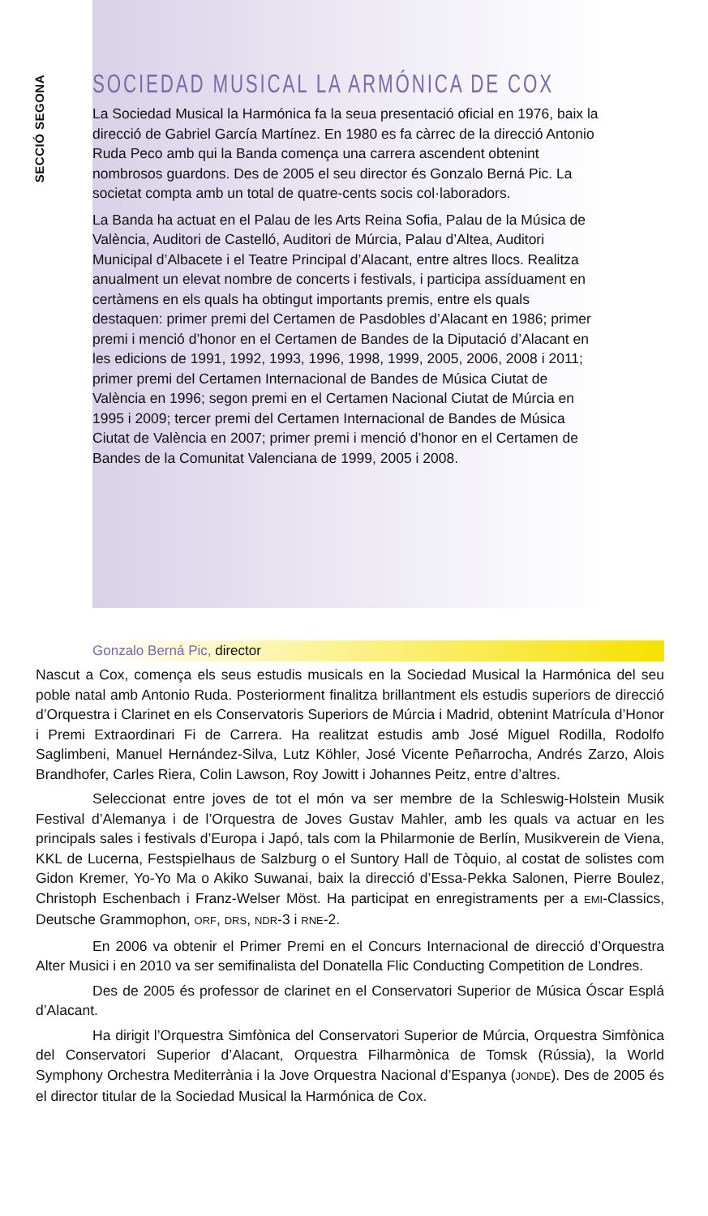SECCIÓ SEGONA
SOCIEDAD MUSICAL LA ARMÓNICA DE COX
La Sociedad Musical la Harmónica fa la seua presentació oficial en 1976, baix la direcció de Gabriel García Martínez. En 1980 es fa càrrec de la direcció Antonio Ruda Peco amb qui la Banda comença una carrera ascendent obtenint nombrosos guardons. Des de 2005 el seu director és Gonzalo Berná Pic. La societat compta amb un total de quatre-cents socis col·laboradors.
La Banda ha actuat en el Palau de les Arts Reina Sofia, Palau de la Música de València, Auditori de Castelló, Auditori de Múrcia, Palau d’Altea, Auditori Municipal d’Albacete i el Teatre Principal d’Alacant, entre altres llocs. Realitza anualment un elevat nombre de concerts i festivals, i participa assíduament en certàmens en els quals ha obtingut importants premis, entre els quals destaquen: primer premi del Certamen de Pasdobles d’Alacant en 1986; primer premi i menció d’honor en el Certamen de Bandes de la Diputació d’Alacant en les edicions de 1991, 1992, 1993, 1996, 1998, 1999, 2005, 2006, 2008 i 2011; primer premi del Certamen Internacional de Bandes de Música Ciutat de València en 1996; segon premi en el Certamen Nacional Ciutat de Múrcia en 1995 i 2009; tercer premi del Certamen Internacional de Bandes de Música Ciutat de València en 2007; primer premi i menció d’honor en el Certamen de Bandes de la Comunitat Valenciana de 1999, 2005 i 2008.
Gonzalo Berná Pic, director
Nascut a Cox, comença els seus estudis musicals en la Sociedad Musical la Harmónica del seu poble natal amb Antonio Ruda. Posteriorment finalitza brillantment els estudis superiors de direcció d’Orquestra i Clarinet en els Conservatoris Superiors de Múrcia i Madrid, obtenint Matrícula d’Honor i Premi Extraordinari Fi de Carrera. Ha realitzat estudis amb José Miguel Rodilla, Rodolfo Saglimbeni, Manuel Hernández-Silva, Lutz Köhler, José Vicente Peñarrocha, Andrés Zarzo, Alois Brandhofer, Carles Riera, Colin Lawson, Roy Jowitt i Johannes Peitz, entre d’altres.
Seleccionat entre joves de tot el món va ser membre de la Schleswig-Holstein Musik Festival d’Alemanya i de l’Orquestra de Joves Gustav Mahler, amb les quals va actuar en les principals sales i festivals d’Europa i Japó, tals com la Philarmonie de Berlín, Musikverein de Viena, KKL de Lucerna, Festspielhaus de Salzburg o el Suntory Hall de Tòquio, al costat de solistes com Gidon Kremer, Yo-Yo Ma o Akiko Suwanai, baix la direcció d’Essa-Pekka Salonen, Pierre Boulez, Christoph Eschenbach i Franz-Welser Möst. Ha participat en enregistraments per a EMI-Classics, Deutsche Grammophon, ORF, DRS, NDR-3 i RNE-2.
En 2006 va obtenir el Primer Premi en el Concurs Internacional de direcció d’Orquestra Alter Musici i en 2010 va ser semifinalista del Donatella Flic Conducting Competition de Londres.
Des de 2005 és professor de clarinet en el Conservatori Superior de Música Óscar Esplá d’Alacant.
Ha dirigit l’Orquestra Simfònica del Conservatori Superior de Múrcia, Orquestra Simfònica del Conservatori Superior d’Alacant, Orquestra Filharmònica de Tomsk (Rússia), la World Symphony Orchestra Mediterrània i la Jove Orquestra Nacional d’Espanya (JONDE). Des de 2005 és el director titular de la Sociedad Musical la Harmónica de Cox.